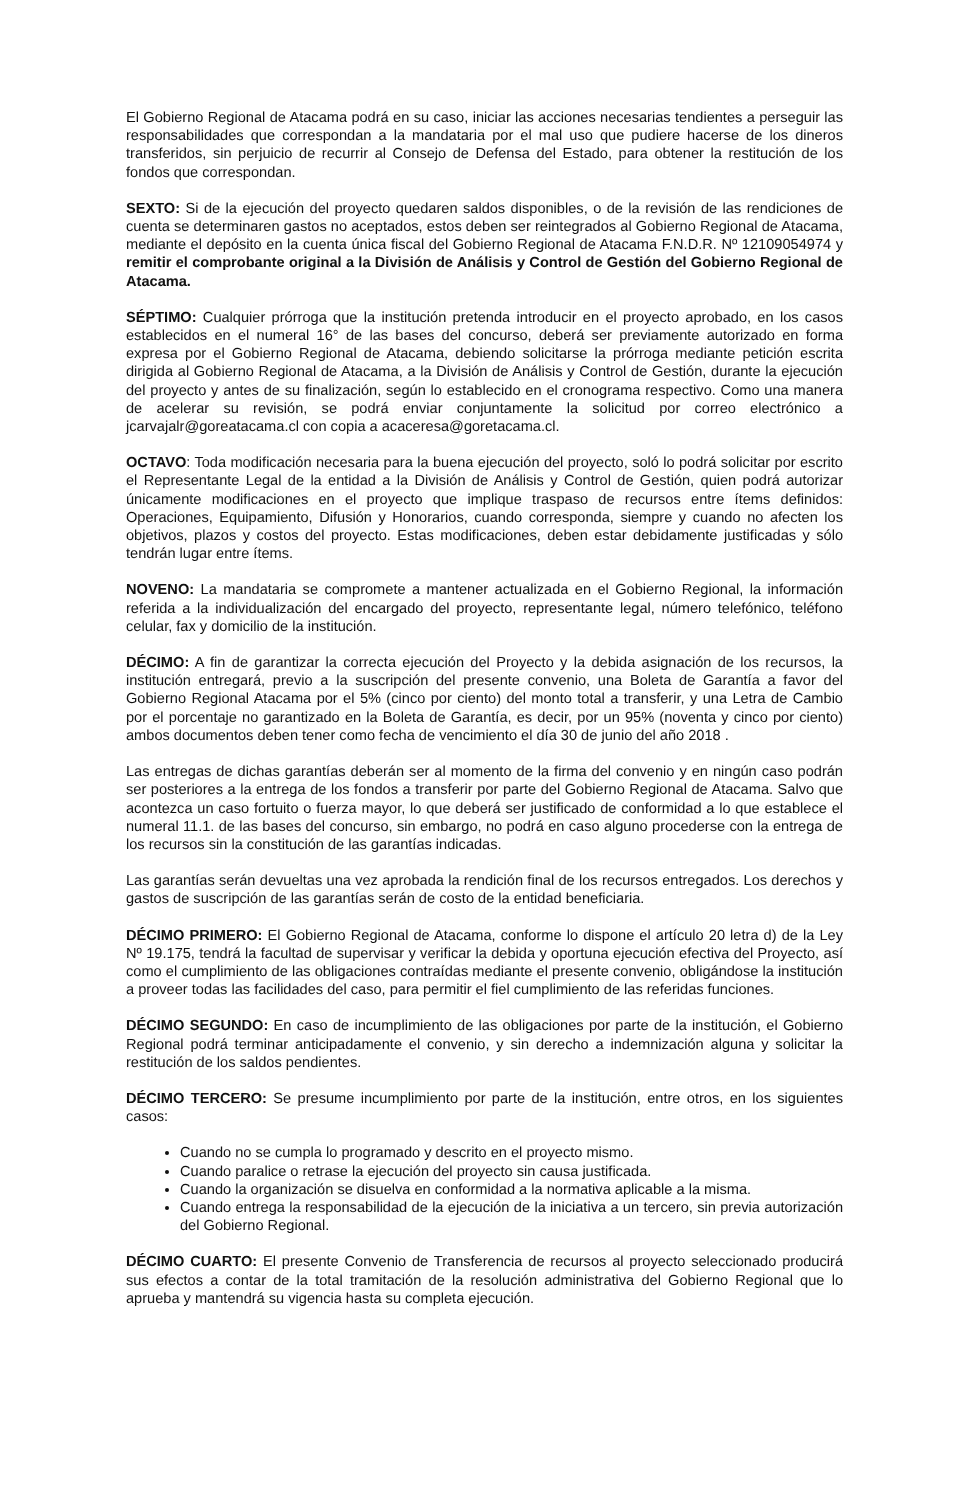El Gobierno Regional de Atacama podrá en su caso, iniciar las acciones necesarias tendientes a perseguir las responsabilidades que correspondan a la mandataria por el mal uso que pudiere hacerse de los dineros transferidos, sin perjuicio de recurrir al Consejo de Defensa del Estado, para obtener la restitución de los fondos que correspondan.
SEXTO: Si de la ejecución del proyecto quedaren saldos disponibles, o de la revisión de las rendiciones de cuenta se determinaren gastos no aceptados, estos deben ser reintegrados al Gobierno Regional de Atacama, mediante el depósito en la cuenta única fiscal del Gobierno Regional de Atacama F.N.D.R. Nº 12109054974 y remitir el comprobante original a la División de Análisis y Control de Gestión del Gobierno Regional de Atacama.
SÉPTIMO: Cualquier prórroga que la institución pretenda introducir en el proyecto aprobado, en los casos establecidos en el numeral 16° de las bases del concurso, deberá ser previamente autorizado en forma expresa por el Gobierno Regional de Atacama, debiendo solicitarse la prórroga mediante petición escrita dirigida al Gobierno Regional de Atacama, a la División de Análisis y Control de Gestión, durante la ejecución del proyecto y antes de su finalización, según lo establecido en el cronograma respectivo. Como una manera de acelerar su revisión, se podrá enviar conjuntamente la solicitud por correo electrónico a jcarvajalr@goreatacama.cl con copia a acaceresa@goretacama.cl.
OCTAVO: Toda modificación necesaria para la buena ejecución del proyecto, soló lo podrá solicitar por escrito el Representante Legal de la entidad a la División de Análisis y Control de Gestión, quien podrá autorizar únicamente modificaciones en el proyecto que implique traspaso de recursos entre ítems definidos: Operaciones, Equipamiento, Difusión y Honorarios, cuando corresponda, siempre y cuando no afecten los objetivos, plazos y costos del proyecto. Estas modificaciones, deben estar debidamente justificadas y sólo tendrán lugar entre ítems.
NOVENO: La mandataria se compromete a mantener actualizada en el Gobierno Regional, la información referida a la individualización del encargado del proyecto, representante legal, número telefónico, teléfono celular, fax y domicilio de la institución.
DÉCIMO: A fin de garantizar la correcta ejecución del Proyecto y la debida asignación de los recursos, la institución entregará, previo a la suscripción del presente convenio, una Boleta de Garantía a favor del Gobierno Regional Atacama por el 5% (cinco por ciento) del monto total a transferir, y una Letra de Cambio por el porcentaje no garantizado en la Boleta de Garantía, es decir, por un 95% (noventa y cinco por ciento) ambos documentos deben tener como fecha de vencimiento el día 30 de junio del año 2018 .
Las entregas de dichas garantías deberán ser al momento de la firma del convenio y en ningún caso podrán ser posteriores a la entrega de los fondos a transferir por parte del Gobierno Regional de Atacama. Salvo que acontezca un caso fortuito o fuerza mayor, lo que deberá ser justificado de conformidad a lo que establece el numeral 11.1. de las bases del concurso, sin embargo, no podrá en caso alguno procederse con la entrega de los recursos sin la constitución de las garantías indicadas.
Las garantías serán devueltas una vez aprobada la rendición final de los recursos entregados. Los derechos y gastos de suscripción de las garantías serán de costo de la entidad beneficiaria.
DÉCIMO PRIMERO: El Gobierno Regional de Atacama, conforme lo dispone el artículo 20 letra d) de la Ley Nº 19.175, tendrá la facultad de supervisar y verificar la debida y oportuna ejecución efectiva del Proyecto, así como el cumplimiento de las obligaciones contraídas mediante el presente convenio, obligándose la institución a proveer todas las facilidades del caso, para permitir el fiel cumplimiento de las referidas funciones.
DÉCIMO SEGUNDO: En caso de incumplimiento de las obligaciones por parte de la institución, el Gobierno Regional podrá terminar anticipadamente el convenio, y sin derecho a indemnización alguna y solicitar la restitución de los saldos pendientes.
DÉCIMO TERCERO: Se presume incumplimiento por parte de la institución, entre otros, en los siguientes casos:
Cuando no se cumpla lo programado y descrito en el proyecto mismo.
Cuando paralice o retrase la ejecución del proyecto sin causa justificada.
Cuando la organización se disuelva en conformidad a la normativa aplicable a la misma.
Cuando entrega la responsabilidad de la ejecución de la iniciativa a un tercero, sin previa autorización del Gobierno Regional.
DÉCIMO CUARTO: El presente Convenio de Transferencia de recursos al proyecto seleccionado producirá sus efectos a contar de la total tramitación de la resolución administrativa del Gobierno Regional que lo aprueba y mantendrá su vigencia hasta su completa ejecución.